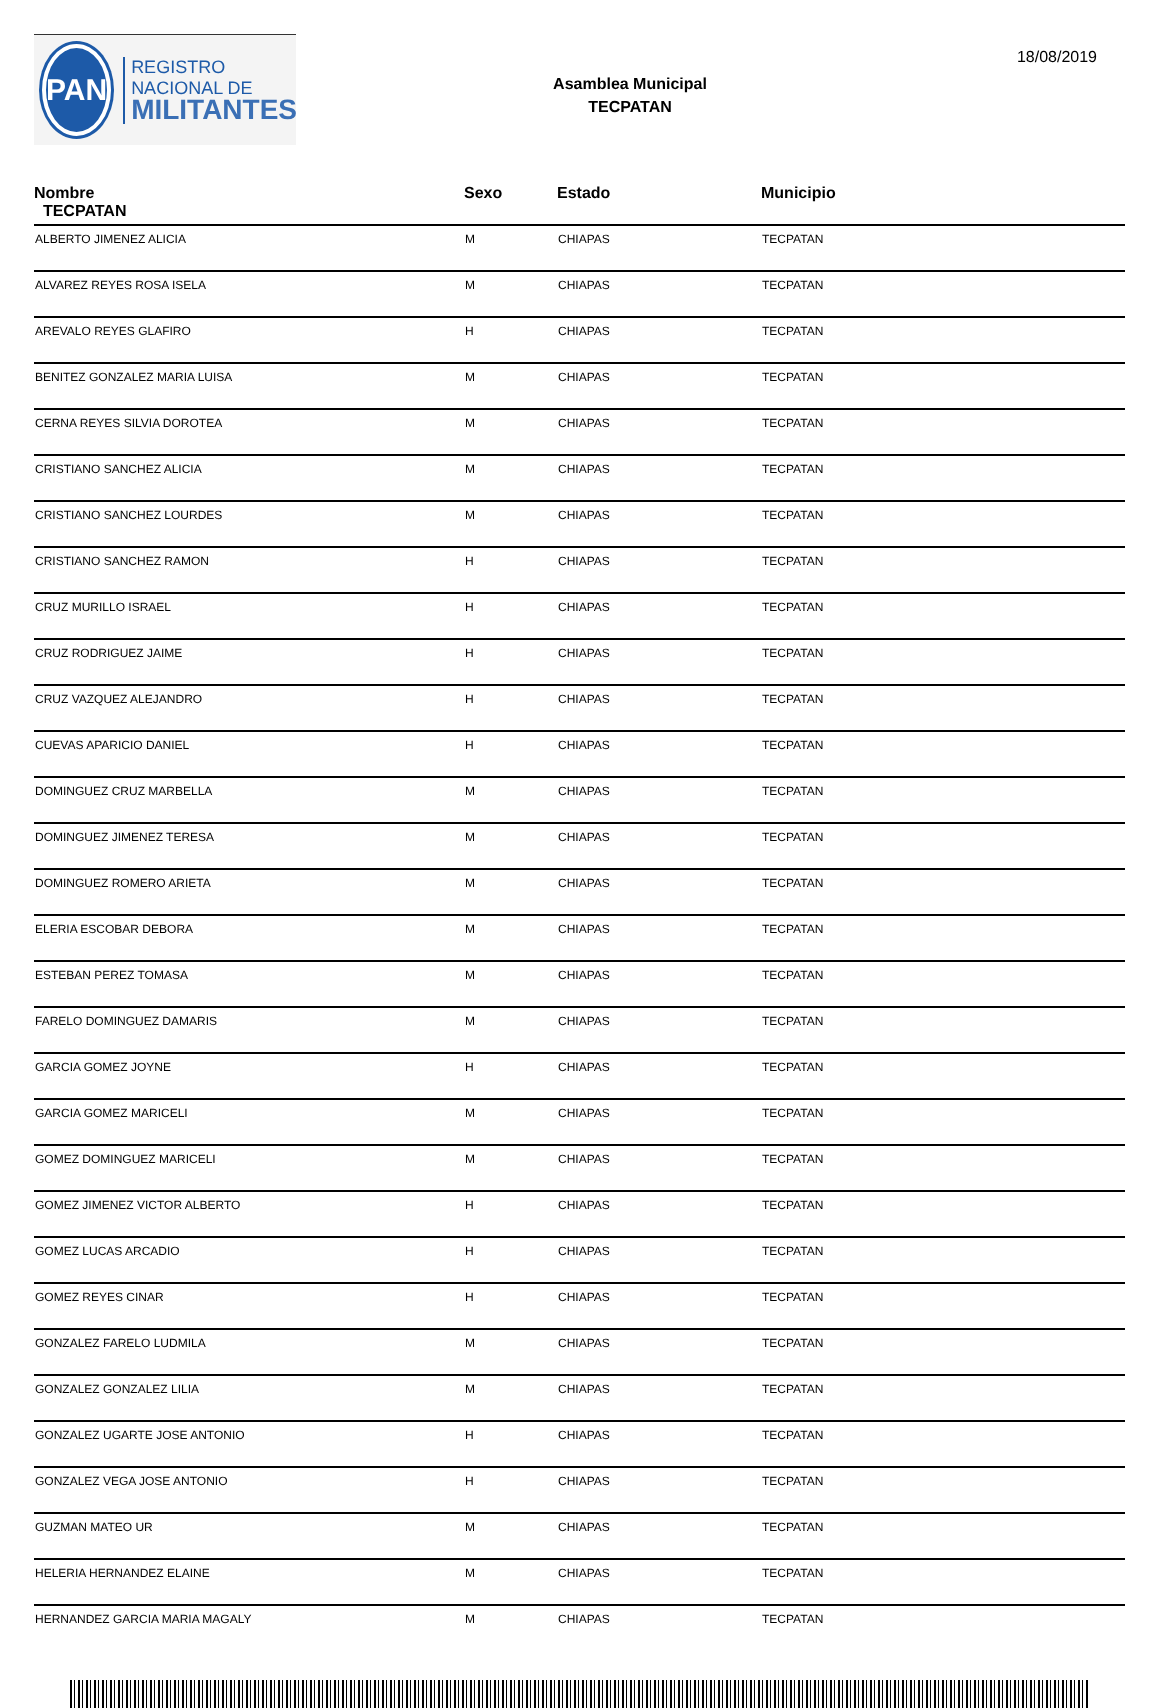PAN
REGISTRO
NACIONAL DE
MILITANTES
Asamblea Municipal
TECPATAN
18/08/2019
| Nombre TECPATAN | Sexo | Estado | Municipio |
| --- | --- | --- | --- |
| ALBERTO JIMENEZ ALICIA | M | CHIAPAS | TECPATAN |
| ALVAREZ REYES ROSA ISELA | M | CHIAPAS | TECPATAN |
| AREVALO REYES GLAFIRO | H | CHIAPAS | TECPATAN |
| BENITEZ GONZALEZ MARIA LUISA | M | CHIAPAS | TECPATAN |
| CERNA REYES SILVIA DOROTEA | M | CHIAPAS | TECPATAN |
| CRISTIANO SANCHEZ ALICIA | M | CHIAPAS | TECPATAN |
| CRISTIANO SANCHEZ LOURDES | M | CHIAPAS | TECPATAN |
| CRISTIANO SANCHEZ RAMON | H | CHIAPAS | TECPATAN |
| CRUZ MURILLO ISRAEL | H | CHIAPAS | TECPATAN |
| CRUZ RODRIGUEZ JAIME | H | CHIAPAS | TECPATAN |
| CRUZ VAZQUEZ ALEJANDRO | H | CHIAPAS | TECPATAN |
| CUEVAS APARICIO DANIEL | H | CHIAPAS | TECPATAN |
| DOMINGUEZ CRUZ MARBELLA | M | CHIAPAS | TECPATAN |
| DOMINGUEZ JIMENEZ TERESA | M | CHIAPAS | TECPATAN |
| DOMINGUEZ ROMERO ARIETA | M | CHIAPAS | TECPATAN |
| ELERIA ESCOBAR DEBORA | M | CHIAPAS | TECPATAN |
| ESTEBAN PEREZ TOMASA | M | CHIAPAS | TECPATAN |
| FARELO DOMINGUEZ DAMARIS | M | CHIAPAS | TECPATAN |
| GARCIA GOMEZ JOYNE | H | CHIAPAS | TECPATAN |
| GARCIA GOMEZ MARICELI | M | CHIAPAS | TECPATAN |
| GOMEZ DOMINGUEZ MARICELI | M | CHIAPAS | TECPATAN |
| GOMEZ JIMENEZ VICTOR ALBERTO | H | CHIAPAS | TECPATAN |
| GOMEZ LUCAS ARCADIO | H | CHIAPAS | TECPATAN |
| GOMEZ REYES CINAR | H | CHIAPAS | TECPATAN |
| GONZALEZ FARELO LUDMILA | M | CHIAPAS | TECPATAN |
| GONZALEZ GONZALEZ LILIA | M | CHIAPAS | TECPATAN |
| GONZALEZ UGARTE JOSE ANTONIO | H | CHIAPAS | TECPATAN |
| GONZALEZ VEGA JOSE ANTONIO | H | CHIAPAS | TECPATAN |
| GUZMAN MATEO UR | M | CHIAPAS | TECPATAN |
| HELERIA HERNANDEZ ELAINE | M | CHIAPAS | TECPATAN |
| HERNANDEZ GARCIA MARIA MAGALY | M | CHIAPAS | TECPATAN |